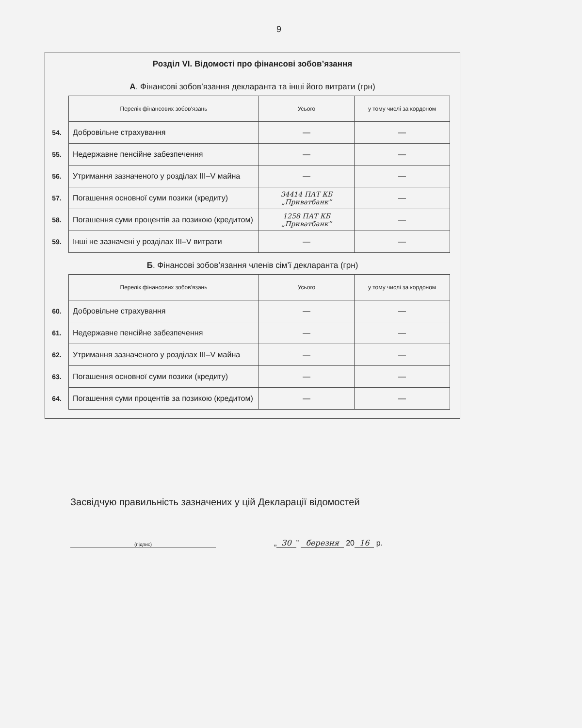9
Розділ VI. Відомості про фінансові зобов’язання
А. Фінансові зобов’язання декларанта та інші його витрати (грн)
| | Перелік фінансових зобов'язань | Усього | у тому числі за кордоном |
| 54. | Добровільне страхування | — | — |
| 55. | Недержавне пенсійне забезпечення | — | — |
| 56. | Утримання зазначеного у розділах III–V майна | — | — |
| 57. | Погашення основної суми позики (кредиту) | 34414 ПАТ КБ „Приватбанк” | — |
| 58. | Погашення суми процентів за позикою (кредитом) | 1258 ПАТ КБ „Приватбанк” | — |
| 59. | Інші не зазначені у розділах III–V витрати | — | — |
Б. Фінансові зобов’язання членів сім’ї декларанта (грн)
| | Перелік фінансових зобов'язань | Усього | у тому числі за кордоном |
| 60. | Добровільне страхування | — | — |
| 61. | Недержавне пенсійне забезпечення | — | — |
| 62. | Утримання зазначеного у розділах III–V майна | — | — |
| 63. | Погашення основної суми позики (кредиту) | — | — |
| 64. | Погашення суми процентів за позикою (кредитом) | — | — |
Засвідчую правильність зазначених у цій Декларації відомостей
(підпис)
„ 30” березня 20 16 р.